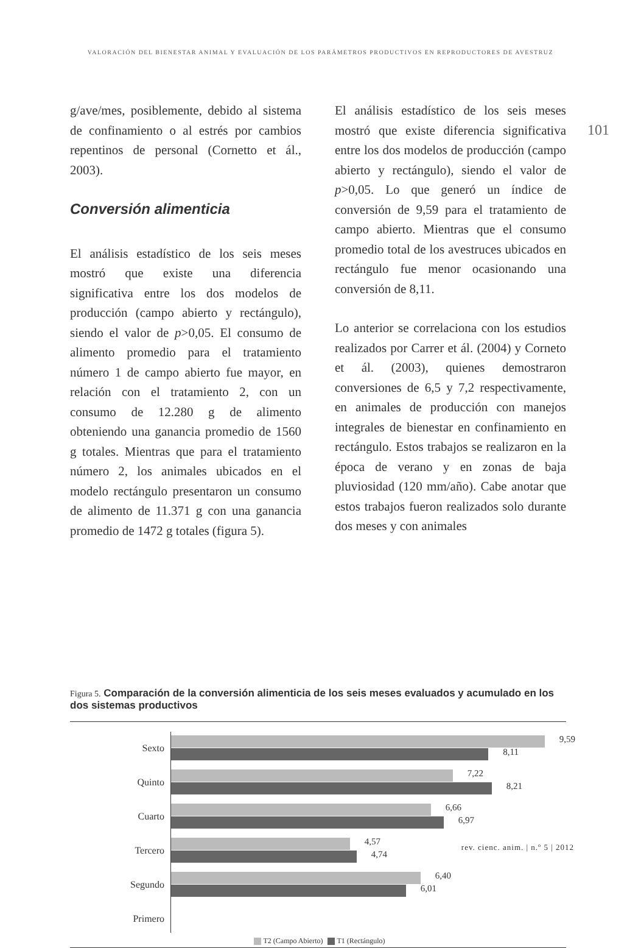VALORACIÓN DEL BIENESTAR ANIMAL Y EVALUACIÓN DE LOS PARÁMETROS PRODUCTIVOS EN REPRODUCTORES DE AVESTRUZ
101
g/ave/mes, posiblemente, debido al sistema de confinamiento o al estrés por cambios repentinos de personal (Cornetto et ál., 2003).
Conversión alimenticia
El análisis estadístico de los seis meses mostró que existe una diferencia significativa entre los dos modelos de producción (campo abierto y rectángulo), siendo el valor de p>0,05. El consumo de alimento promedio para el tratamiento número 1 de campo abierto fue mayor, en relación con el tratamiento 2, con un consumo de 12.280 g de alimento obteniendo una ganancia promedio de 1560 g totales. Mientras que para el tratamiento número 2, los animales ubicados en el modelo rectángulo presentaron un consumo de alimento de 11.371 g con una ganancia promedio de 1472 g totales (figura 5).
El análisis estadístico de los seis meses mostró que existe diferencia significativa entre los dos modelos de producción (campo abierto y rectángulo), siendo el valor de p>0,05. Lo que generó un índice de conversión de 9,59 para el tratamiento de campo abierto. Mientras que el consumo promedio total de los avestruces ubicados en rectángulo fue menor ocasionando una conversión de 8,11.
Lo anterior se correlaciona con los estudios realizados por Carrer et ál. (2004) y Corneto et ál. (2003), quienes demostraron conversiones de 6,5 y 7,2 respectivamente, en animales de producción con manejos integrales de bienestar en confinamiento en rectángulo. Estos trabajos se realizaron en la época de verano y en zonas de baja pluviosidad (120 mm/año). Cabe anotar que estos trabajos fueron realizados solo durante dos meses y con animales
Figura 5. Comparación de la conversión alimenticia de los seis meses evaluados y acumulado en los dos sistemas productivos
Sexto
9,59
8,11
Quinto
7,22
8,21
Cuarto
6,66
6,97
Tercero
4,57
4,74
Segundo
6,40
6,01
Primero
T2 (Campo Abierto) T1 (Rectángulo)
rev. cienc. anim. | n.º 5 | 2012